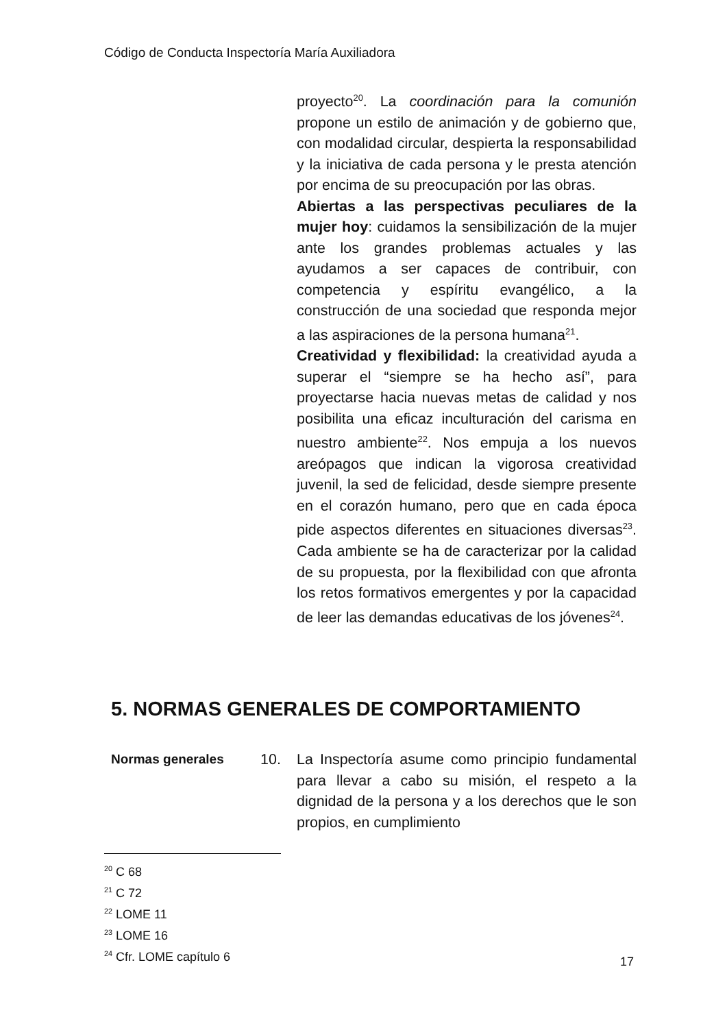Código de Conducta Inspectoría María Auxiliadora
proyecto<sup>20</sup>. La coordinación para la comunión propone un estilo de animación y de gobierno que, con modalidad circular, despierta la responsabilidad y la iniciativa de cada persona y le presta atención por encima de su preocupación por las obras.
Abiertas a las perspectivas peculiares de la mujer hoy: cuidamos la sensibilización de la mujer ante los grandes problemas actuales y las ayudamos a ser capaces de contribuir, con competencia y espíritu evangélico, a la construcción de una sociedad que responda mejor a las aspiraciones de la persona humana<sup>21</sup>.
Creatividad y flexibilidad: la creatividad ayuda a superar el “siempre se ha hecho así”, para proyectarse hacia nuevas metas de calidad y nos posibilita una eficaz inculturación del carisma en nuestro ambiente<sup>22</sup>. Nos empuja a los nuevos areópagos que indican la vigorosa creatividad juvenil, la sed de felicidad, desde siempre presente en el corazón humano, pero que en cada época pide aspectos diferentes en situaciones diversas<sup>23</sup>. Cada ambiente se ha de caracterizar por la calidad de su propuesta, por la flexibilidad con que afronta los retos formativos emergentes y por la capacidad de leer las demandas educativas de los jóvenes<sup>24</sup>.
5. NORMAS GENERALES DE COMPORTAMIENTO
Normas generales 10. La Inspectoría asume como principio fundamental para llevar a cabo su misión, el respeto a la dignidad de la persona y a los derechos que le son propios, en cumplimiento
<sup>20</sup> C 68
<sup>21</sup> C 72
<sup>22</sup> LOME 11
<sup>23</sup> LOME 16
<sup>24</sup> Cfr. LOME capítulo 6
17